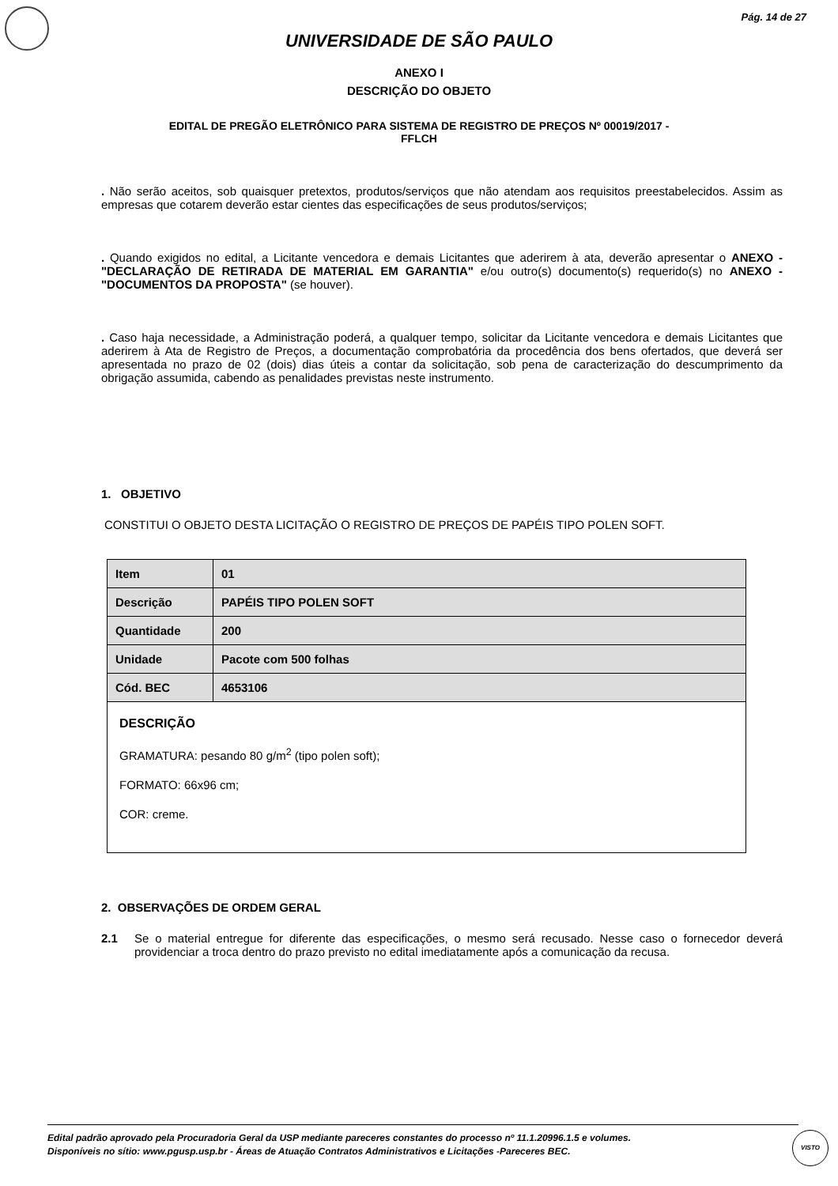Pág. 14 de 27
UNIVERSIDADE DE SÃO PAULO
ANEXO I
DESCRIÇÃO DO OBJETO
EDITAL DE PREGÃO ELETRÔNICO PARA SISTEMA DE REGISTRO DE PREÇOS Nº 00019/2017 -
FFLCH
. Não serão aceitos, sob quaisquer pretextos, produtos/serviços que não atendam aos requisitos preestabelecidos. Assim as empresas que cotarem deverão estar cientes das especificações de seus produtos/serviços;
. Quando exigidos no edital, a Licitante vencedora e demais Licitantes que aderirem à ata, deverão apresentar o ANEXO - "DECLARAÇÃO DE RETIRADA DE MATERIAL EM GARANTIA" e/ou outro(s) documento(s) requerido(s) no ANEXO - "DOCUMENTOS DA PROPOSTA" (se houver).
. Caso haja necessidade, a Administração poderá, a qualquer tempo, solicitar da Licitante vencedora e demais Licitantes que aderirem à Ata de Registro de Preços, a documentação comprobatória da procedência dos bens ofertados, que deverá ser apresentada no prazo de 02 (dois) dias úteis a contar da solicitação, sob pena de caracterização do descumprimento da obrigação assumida, cabendo as penalidades previstas neste instrumento.
1. OBJETIVO
CONSTITUI O OBJETO DESTA LICITAÇÃO O REGISTRO DE PREÇOS DE PAPÉIS TIPO POLEN SOFT.
| Item | 01 |
| Descrição | PAPÉIS TIPO POLEN SOFT |
| Quantidade | 200 |
| Unidade | Pacote com 500 folhas |
| Cód. BEC | 4653106 |
DESCRIÇÃO
GRAMATURA: pesando 80 g/m<sup>2</sup> (tipo polen soft);
FORMATO: 66x96 cm;
COR: creme.
2. OBSERVAÇÕES DE ORDEM GERAL
2.1 Se o material entregue for diferente das especificações, o mesmo será recusado. Nesse caso o fornecedor deverá providenciar a troca dentro do prazo previsto no edital imediatamente após a comunicação da recusa.
Edital padrão aprovado pela Procuradoria Geral da USP mediante pareceres constantes do processo nº 11.1.20996.1.5 e volumes.
Disponíveis no sítio: www.pgusp.usp.br - Áreas de Atuação Contratos Administrativos e Licitações -Pareceres BEC.
VISTO